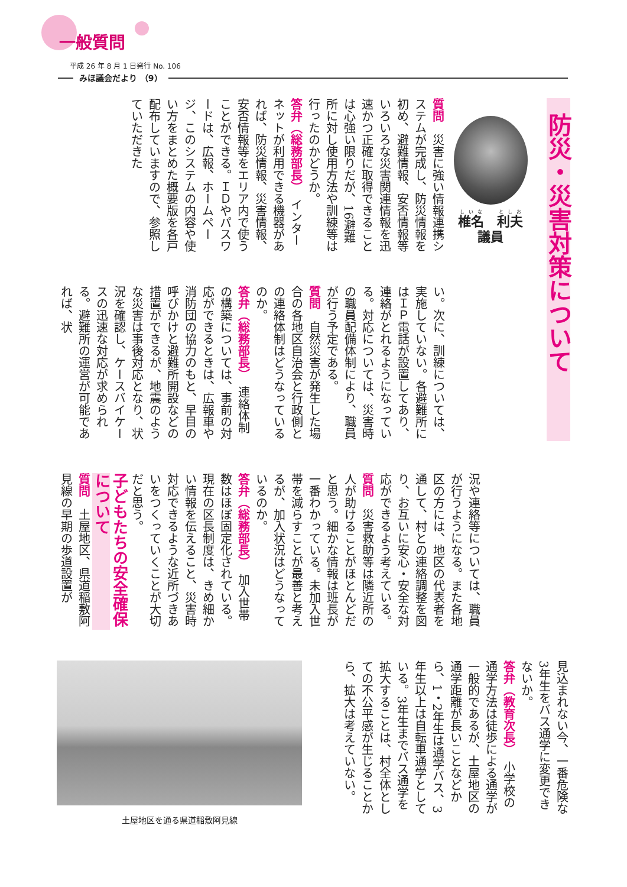一般質問
平成 26 年 8 月 1 日発行 No. 106
みほ議会だより （9）
防災・災害対策について
椎名　利夫
議員
質問　災害に強い情報連携システムが完成し、防災情報を初め、避難情報、安否情報等いろいろな災害関連情報を迅速かつ正確に取得できることは心強い限りだが、16避難所に対し使用方法や訓練等は行ったのかどうか。
答弁（総務部長）　インターネットが利用できる機器があれば、防災情報、災害情報、安否情報等をエリア内で使うことができる。ＩＤやパスワードは、広報、ホームページ、このシステムの内容や使い方をまとめた概要版を各戸配布していますので、参照していただきた
い。次に、訓練については、実施していない。各避難所にはＩＰ電話が設置してあり、連絡がとれるようになっている。対応については、災害時の職員配備体制により、職員が行う予定である。
質問　自然災害が発生した場合の各地区自治会と行政側との連絡体制はどうなっているのか。
答弁（総務部長）　連絡体制の構築については、事前の対応ができるときは、広報車や消防団の協力のもと、早目の呼びかけと避難所開設などの措置ができるが、地震のような災害は事後対応となり、状況を確認し、ケースバイケースの迅速な対応が求められる。避難所の運営が可能であれば、状
況や連絡等については、職員が行うようになる。また各地区の方には、地区の代表者を通して、村との連絡調整を図り、お互いに安心・安全な対応ができるよう考えている。
質問　災害救助等は隣近所の人が助けることがほとんどだと思う。細かな情報は班長が一番わかっている。未加入世帯を減らすことが最善と考えるが、加入状況はどうなっているのか。
答弁（総務部長）　加入世帯数はほぼ固定化されている。現在の区長制度は、きめ細かい情報を伝えること、災害時対応できるような近所づきあいをつくっていくことが大切だと思う。
子どもたちの安全確保について
質問　土屋地区、県道稲敷阿見線の早期の歩道設置が
見込まれない今、一番危険な3年生をバス通学に変更できないか。
答弁（教育次長）　小学校の通学方法は徒歩による通学が一般的であるが、土屋地区の通学距離が長いことなどから、1・2年生は通学バス、3年生以上は自転車通学としている。3年生までバス通学を拡大することは、村全体としての不公平感が生じることから、拡大は考えていない。
土屋地区を通る県道稲敷阿見線